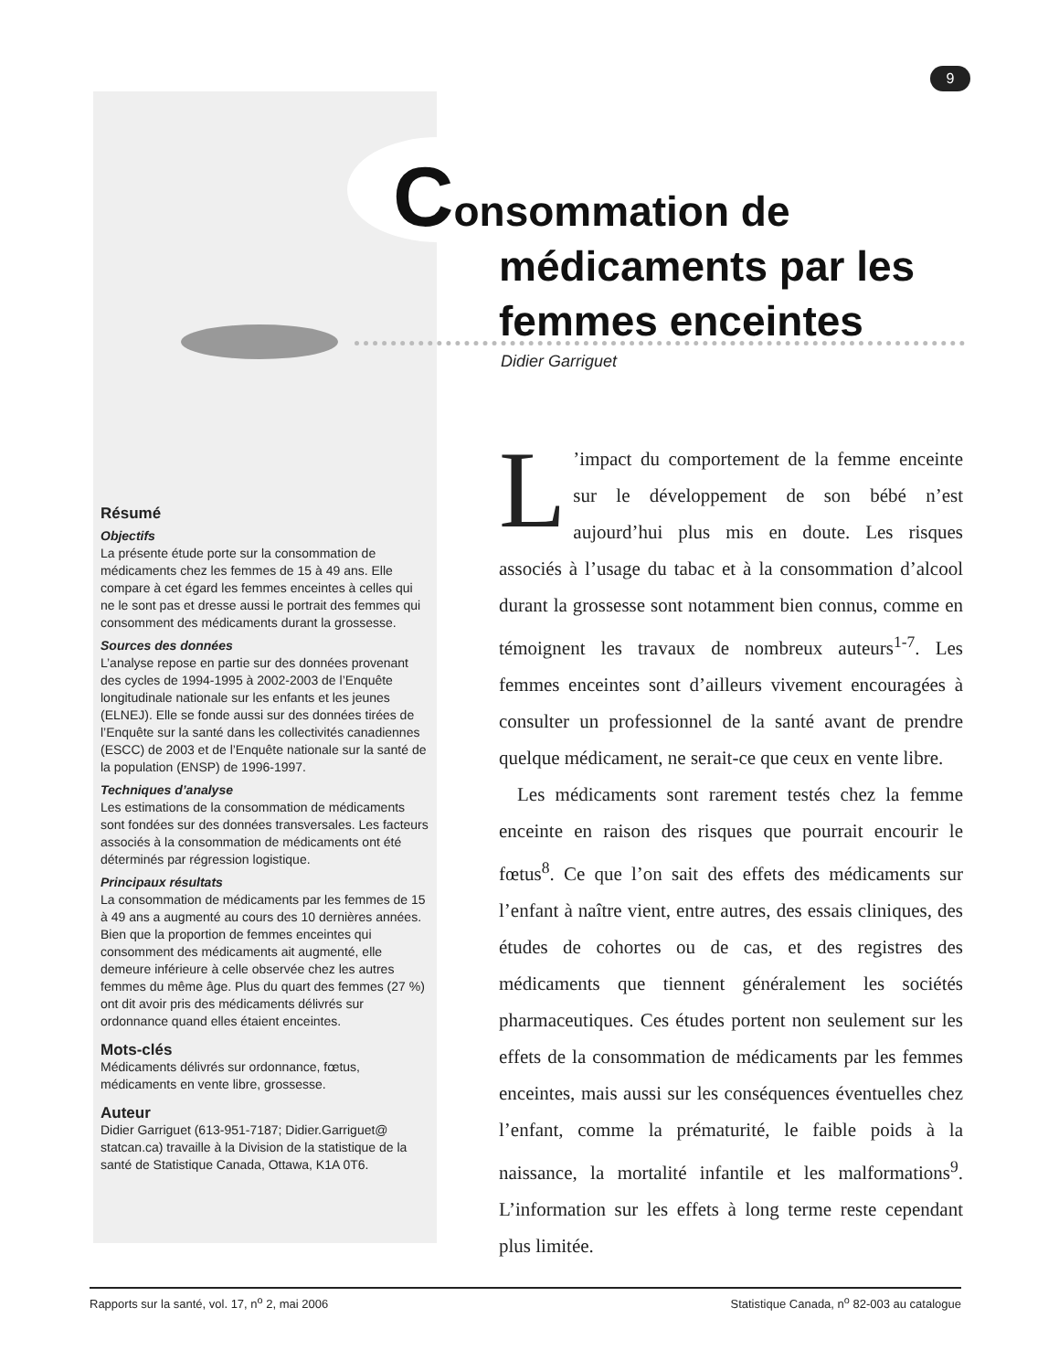9
Consommation de
médicaments par les femmes enceintes
Didier Garriguet
Résumé
Objectifs
La présente étude porte sur la consommation de médicaments chez les femmes de 15 à 49 ans. Elle compare à cet égard les femmes enceintes à celles qui ne le sont pas et dresse aussi le portrait des femmes qui consomment des médicaments durant la grossesse.
Sources des données
L’analyse repose en partie sur des données provenant des cycles de 1994-1995 à 2002-2003 de l’Enquête longitudinale nationale sur les enfants et les jeunes (ELNEJ). Elle se fonde aussi sur des données tirées de l’Enquête sur la santé dans les collectivités canadiennes (ESCC) de 2003 et de l’Enquête nationale sur la santé de la population (ENSP) de 1996-1997.
Techniques d’analyse
Les estimations de la consommation de médicaments sont fondées sur des données transversales. Les facteurs associés à la consommation de médicaments ont été déterminés par régression logistique.
Principaux résultats
La consommation de médicaments par les femmes de 15 à 49 ans a augmenté au cours des 10 dernières années. Bien que la proportion de femmes enceintes qui consomment des médicaments ait augmenté, elle demeure inférieure à celle observée chez les autres femmes du même âge. Plus du quart des femmes (27 %) ont dit avoir pris des médicaments délivrés sur ordonnance quand elles étaient enceintes.
Mots-clés
Médicaments délivrés sur ordonnance, fœtus, médicaments en vente libre, grossesse.
Auteur
Didier Garriguet (613-951-7187; Didier.Garriguet@ statcan.ca) travaille à la Division de la statistique de la santé de Statistique Canada, Ottawa, K1A 0T6.
L’impact du comportement de la femme enceinte sur le développement de son bébé n’est aujourd’hui plus mis en doute. Les risques associés à l’usage du tabac et à la consommation d’alcool durant la grossesse sont notamment bien connus, comme en témoignent les travaux de nombreux auteurs<sup>1-7</sup>. Les femmes enceintes sont d’ailleurs vivement encouragées à consulter un professionnel de la santé avant de prendre quelque médicament, ne serait-ce que ceux en vente libre.
Les médicaments sont rarement testés chez la femme enceinte en raison des risques que pourrait encourir le fœtus<sup>8</sup>. Ce que l’on sait des effets des médicaments sur l’enfant à naître vient, entre autres, des essais cliniques, des études de cohortes ou de cas, et des registres des médicaments que tiennent généralement les sociétés pharmaceutiques. Ces études portent non seulement sur les effets de la consommation de médicaments par les femmes enceintes, mais aussi sur les conséquences éventuelles chez l’enfant, comme la prématurité, le faible poids à la naissance, la mortalité infantile et les malformations<sup>9</sup>. L’information sur les effets à long terme reste cependant plus limitée.
Rapports sur la santé, vol. 17, n<sup>o</sup> 2, mai 2006 Statistique Canada, n<sup>o</sup> 82-003 au catalogue